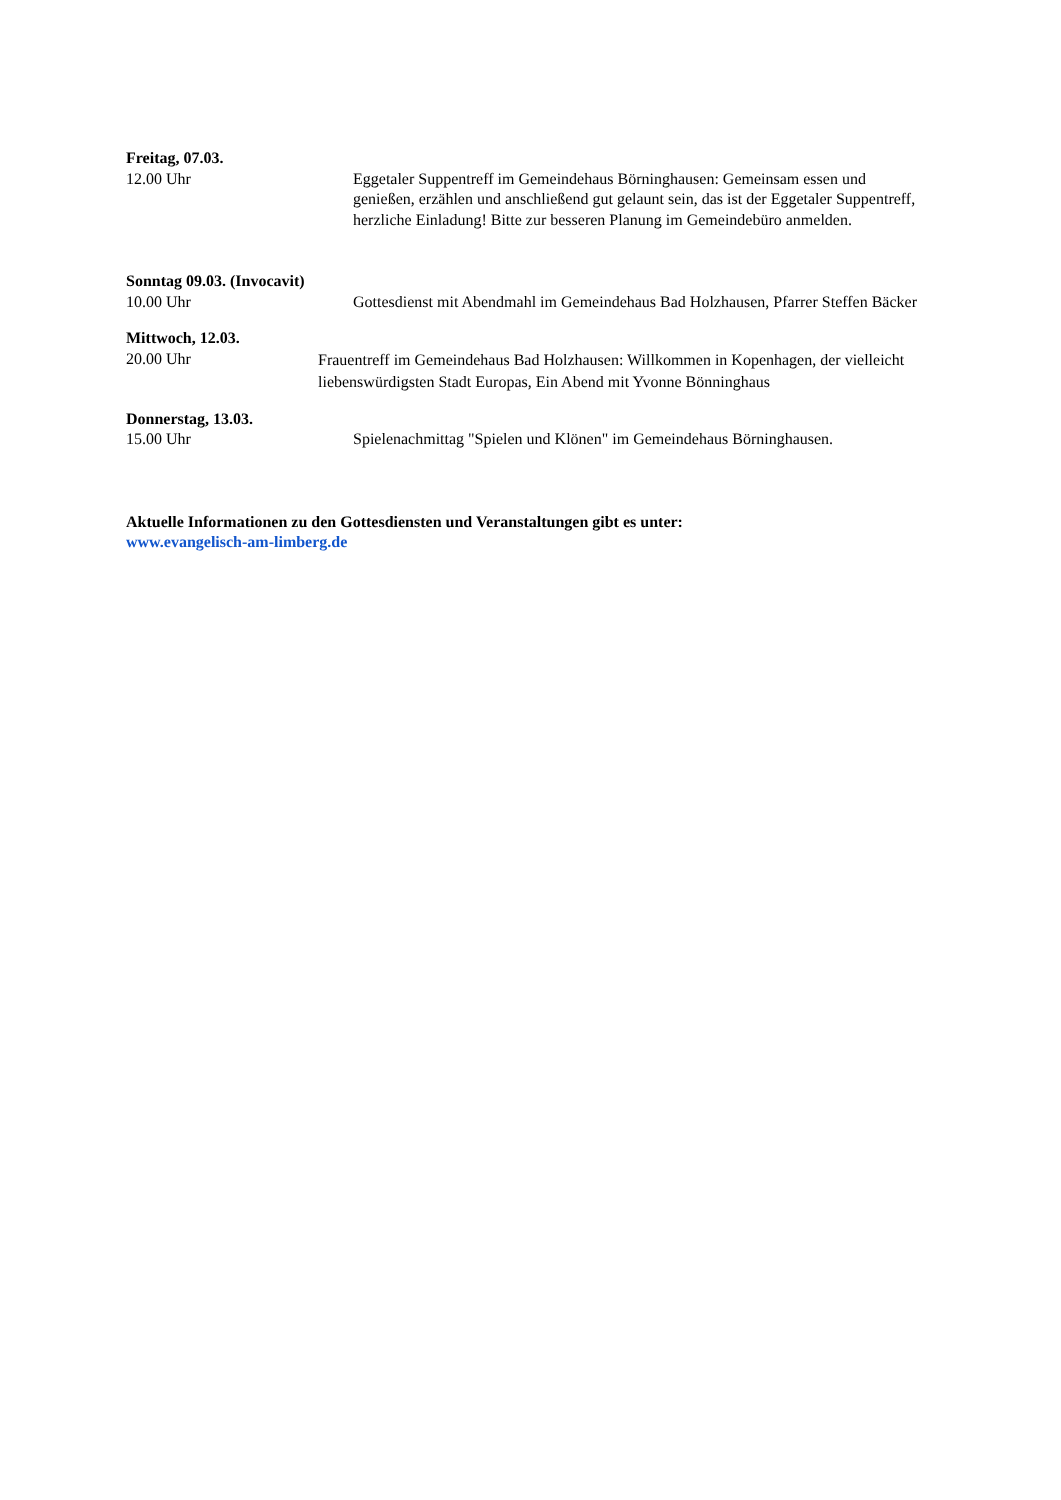Freitag, 07.03.
12.00 Uhr Eggetaler Suppentreff im Gemeindehaus Börninghausen: Gemeinsam essen und genießen, erzählen und anschließend gut gelaunt sein, das ist der Eggetaler Suppentreff, herzliche Einladung! Bitte zur besseren Planung im Gemeindebüro anmelden.
Sonntag 09.03. (Invocavit)
10.00 Uhr Gottesdienst mit Abendmahl im Gemeindehaus Bad Holzhausen, Pfarrer Steffen Bäcker
Mittwoch, 12.03.
20.00 Uhr
Frauentreff im Gemeindehaus Bad Holzhausen: Willkommen in Kopenhagen, der vielleicht liebenswürdigsten Stadt Europas, Ein Abend mit Yvonne Bönninghaus
Donnerstag, 13.03.
15.00 Uhr Spielenachmittag "Spielen und Klönen" im Gemeindehaus Börninghausen.
Aktuelle Informationen zu den Gottesdiensten und Veranstaltungen gibt es unter:
www.evangelisch-am-limberg.de